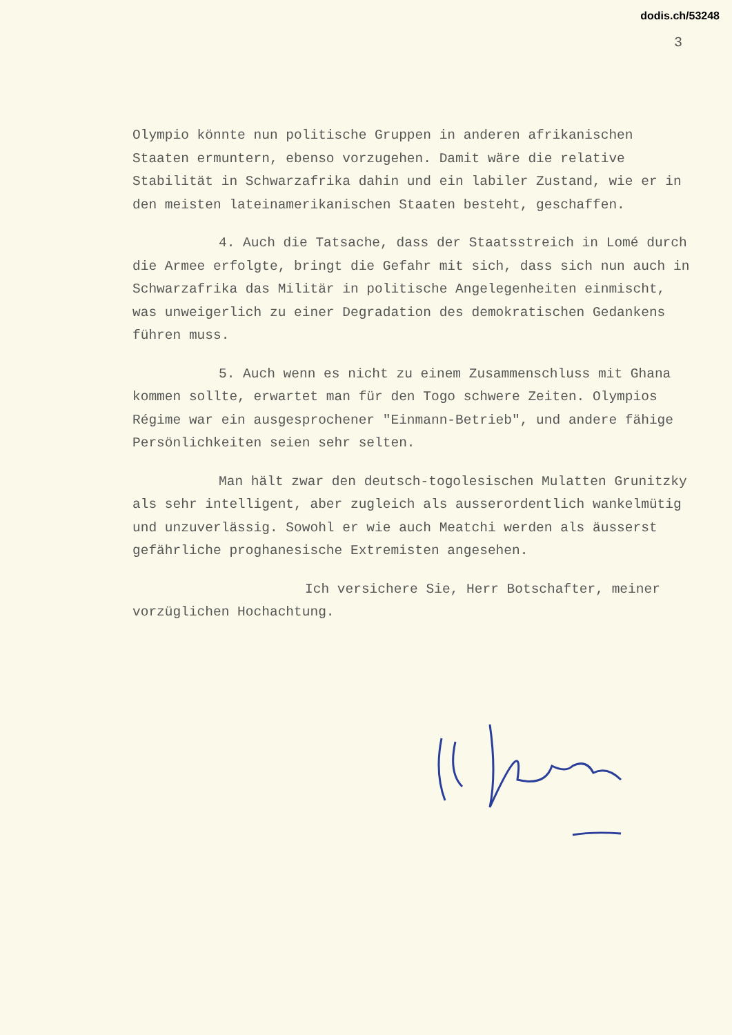dodis.ch/53248
3
Olympio könnte nun politische Gruppen in anderen afrikanischen Staaten ermuntern, ebenso vorzugehen. Damit wäre die relative Stabilität in Schwarzafrika dahin und ein labiler Zustand, wie er in den meisten lateinamerikanischen Staaten besteht, geschaffen.
4. Auch die Tatsache, dass der Staatsstreich in Lomé durch die Armee erfolgte, bringt die Gefahr mit sich, dass sich nun auch in Schwarzafrika das Militär in politische Angelegenheiten einmischt, was unweigerlich zu einer Degradation des demokratischen Gedankens führen muss.
5. Auch wenn es nicht zu einem Zusammenschluss mit Ghana kommen sollte, erwartet man für den Togo schwere Zeiten. Olympios Régime war ein ausgesprochener "Einmann-Betrieb", und andere fähige Persönlichkeiten seien sehr selten.
Man hält zwar den deutsch-togolesischen Mulatten Grunitzky als sehr intelligent, aber zugleich als ausserordentlich wankelmütig und unzuverlässig. Sowohl er wie auch Meatchi werden als äusserst gefährliche proghanesische Extremisten angesehen.
Ich versichere Sie, Herr Botschafter, meiner vorzüglichen Hochachtung.